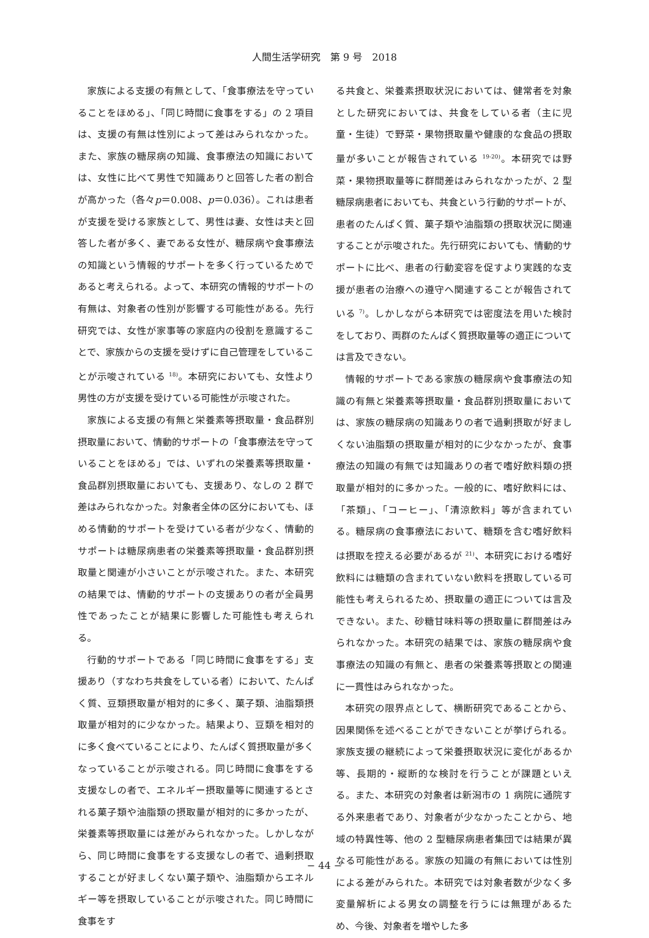人間生活学研究　第 9 号　2018
家族による支援の有無として、「食事療法を守っていることをほめる」、「同じ時間に食事をする」の 2 項目は、支援の有無は性別によって差はみられなかった。また、家族の糖尿病の知識、食事療法の知識においては、女性に比べて男性で知識ありと回答した者の割合が高かった（各々p＝0.008、p＝0.036）。これは患者が支援を受ける家族として、男性は妻、女性は夫と回答した者が多く、妻である女性が、糖尿病や食事療法の知識という情報的サポートを多く行っているためであると考えられる。よって、本研究の情報的サポートの有無は、対象者の性別が影響する可能性がある。先行研究では、女性が家事等の家庭内の役割を意識することで、家族からの支援を受けずに自己管理をしていることが示唆されている <sup>18)</sup>。本研究においても、女性より男性の方が支援を受けている可能性が示唆された。
家族による支援の有無と栄養素等摂取量・食品群別摂取量において、情動的サポートの「食事療法を守っていることをほめる」では、いずれの栄養素等摂取量・食品群別摂取量においても、支援あり、なしの 2 群で差はみられなかった。対象者全体の区分においても、ほめる情動的サポートを受けている者が少なく、情動的サポートは糖尿病患者の栄養素等摂取量・食品群別摂取量と関連が小さいことが示唆された。また、本研究の結果では、情動的サポートの支援ありの者が全員男性であったことが結果に影響した可能性も考えられる。
行動的サポートである「同じ時間に食事をする」支援あり（すなわち共食をしている者）において、たんぱく質、豆類摂取量が相対的に多く、菓子類、油脂類摂取量が相対的に少なかった。結果より、豆類を相対的に多く食べていることにより、たんぱく質摂取量が多くなっていることが示唆される。同じ時間に食事をする支援なしの者で、エネルギー摂取量等に関連するとされる菓子類や油脂類の摂取量が相対的に多かったが、栄養素等摂取量には差がみられなかった。しかしながら、同じ時間に食事をする支援なしの者で、過剰摂取することが好ましくない菓子類や、油脂類からエネルギー等を摂取していることが示唆された。同じ時間に食事をす
る共食と、栄養素摂取状況においては、健常者を対象とした研究においては、共食をしている者（主に児童・生徒）で野菜・果物摂取量や健康的な食品の摂取量が多いことが報告されている <sup>19-20)</sup>。本研究では野菜・果物摂取量等に群間差はみられなかったが、2 型糖尿病患者においても、共食という行動的サポートが、患者のたんぱく質、菓子類や油脂類の摂取状況に関連することが示唆された。先行研究においても、情動的サポートに比べ、患者の行動変容を促すより実践的な支援が患者の治療への遵守へ関連することが報告されている <sup>7)</sup>。しかしながら本研究では密度法を用いた検討をしており、両群のたんぱく質摂取量等の適正については言及できない。
情報的サポートである家族の糖尿病や食事療法の知識の有無と栄養素等摂取量・食品群別摂取量においては、家族の糖尿病の知識ありの者で過剰摂取が好ましくない油脂類の摂取量が相対的に少なかったが、食事療法の知識の有無では知識ありの者で嗜好飲料類の摂取量が相対的に多かった。一般的に、嗜好飲料には、「茶類」、「コーヒー」、「清涼飲料」等が含まれている。糖尿病の食事療法において、糖類を含む嗜好飲料は摂取を控える必要があるが <sup>21)</sup>、本研究における嗜好飲料には糖類の含まれていない飲料を摂取している可能性も考えられるため、摂取量の適正については言及できない。また、砂糖甘味料等の摂取量に群間差はみられなかった。本研究の結果では、家族の糖尿病や食事療法の知識の有無と、患者の栄養素等摂取との関連に一貫性はみられなかった。
本研究の限界点として、横断研究であることから、因果関係を述べることができないことが挙げられる。家族支援の継続によって栄養摂取状況に変化があるか等、長期的・縦断的な検討を行うことが課題といえる。また、本研究の対象者は新潟市の 1 病院に通院する外来患者であり、対象者が少なかったことから、地域の特異性等、他の 2 型糖尿病患者集団では結果が異なる可能性がある。家族の知識の有無においては性別による差がみられた。本研究では対象者数が少なく多変量解析による男女の調整を行うには無理があるため、今後、対象者を増やした多
− 44 −